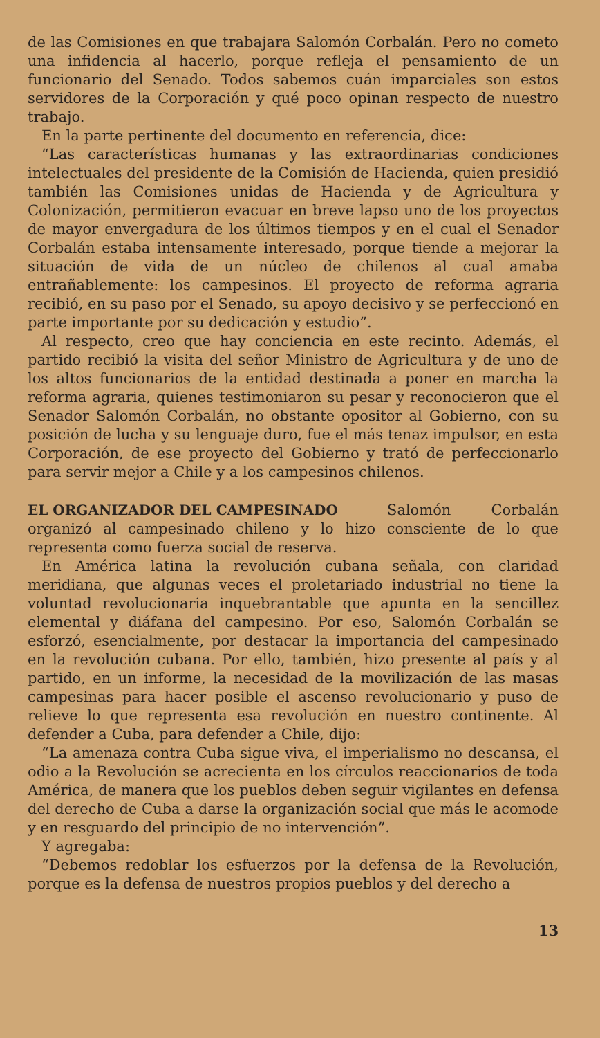de las Comisiones en que trabajara Salomón Corbalán. Pero no cometo una infidencia al hacerlo, porque refleja el pensamiento de un funcionario del Senado. Todos sabemos cuán imparciales son estos servidores de la Corporación y qué poco opinan respecto de nuestro trabajo.
En la parte pertinente del documento en referencia, dice:
“Las características humanas y las extraordinarias condiciones intelectuales del presidente de la Comisión de Hacienda, quien presidió también las Comisiones unidas de Hacienda y de Agricultura y Colonización, permitieron evacuar en breve lapso uno de los proyectos de mayor envergadura de los últimos tiempos y en el cual el Senador Corbalán estaba intensamente interesado, porque tiende a mejorar la situación de vida de un núcleo de chilenos al cual amaba entrañablemente: los campesinos. El proyecto de reforma agraria recibió, en su paso por el Senado, su apoyo decisivo y se perfeccionó en parte importante por su dedicación y estudio”.
Al respecto, creo que hay conciencia en este recinto. Además, el partido recibió la visita del señor Ministro de Agricultura y de uno de los altos funcionarios de la entidad destinada a poner en marcha la reforma agraria, quienes testimoniaron su pesar y reconocieron que el Senador Salomón Corbalán, no obstante opositor al Gobierno, con su posición de lucha y su lenguaje duro, fue el más tenaz impulsor, en esta Corporación, de ese proyecto del Gobierno y trató de perfeccionarlo para servir mejor a Chile y a los campesinos chilenos.
EL ORGANIZADOR DEL CAMPESINADO
Salomón Corbalán organizó al campesinado chileno y lo hizo consciente de lo que representa como fuerza social de reserva.
En América latina la revolución cubana señala, con claridad meridiana, que algunas veces el proletariado industrial no tiene la voluntad revolucionaria inquebrantable que apunta en la sencillez elemental y diáfana del campesino. Por eso, Salomón Corbalán se esforzó, esencialmente, por destacar la importancia del campesinado en la revolución cubana. Por ello, también, hizo presente al país y al partido, en un informe, la necesidad de la movilización de las masas campesinas para hacer posible el ascenso revolucionario y puso de relieve lo que representa esa revolución en nuestro continente. Al defender a Cuba, para defender a Chile, dijo:
“La amenaza contra Cuba sigue viva, el imperialismo no descansa, el odio a la Revolución se acrecienta en los círculos reaccionarios de toda América, de manera que los pueblos deben seguir vigilantes en defensa del derecho de Cuba a darse la organización social que más le acomode y en resguardo del principio de no intervención”.
Y agregaba:
“Debemos redoblar los esfuerzos por la defensa de la Revolución, porque es la defensa de nuestros propios pueblos y del derecho a
13